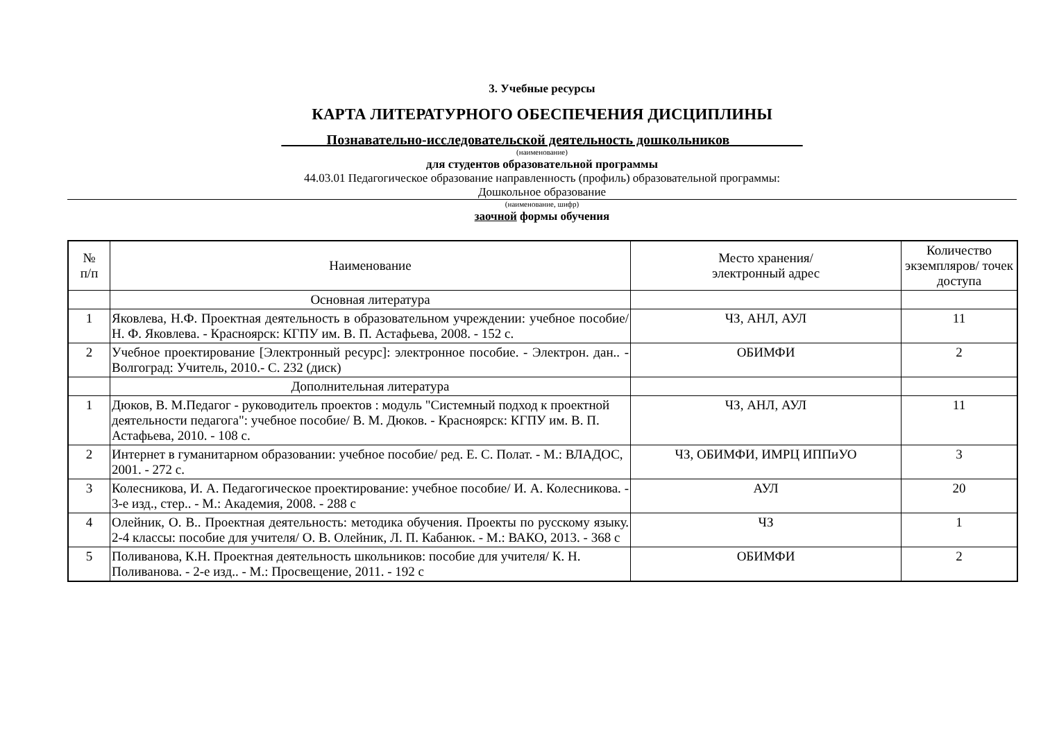3. Учебные ресурсы
КАРТА ЛИТЕРАТУРНОГО ОБЕСПЕЧЕНИЯ ДИСЦИПЛИНЫ
______ Познавательно-исследовательской деятельность дошкольников __________
(наименование)
для студентов образовательной программы
44.03.01 Педагогическое образование направленность (профиль) образовательной программы:
Дошкольное образование
(наименование, шифр)
заочной формы обучения
| № п/п | Наименование | Место хранения/ электронный адрес | Количество экземпляров/ точек доступа |
| --- | --- | --- | --- |
| | Основная литература | | |
| 1 | Яковлева, Н.Ф. Проектная деятельность в образовательном учреждении: учебное пособие/ Н. Ф. Яковлева. - Красноярск: КГПУ им. В. П. Астафьева, 2008. - 152 с. | ЧЗ, АНЛ, АУЛ | 11 |
| 2 | Учебное проектирование [Электронный ресурс]: электронное пособие. - Электрон. дан.. - Волгоград: Учитель, 2010.- С. 232 (диск) | ОБИМФИ | 2 |
| | Дополнительная литература | | |
| 1 | Дюков, В. М.Педагог - руководитель проектов : модуль "Системный подход к проектной деятельности педагога": учебное пособие/ В. М. Дюков. - Красноярск: КГПУ им. В. П. Астафьева, 2010. - 108 с. | ЧЗ, АНЛ, АУЛ | 11 |
| 2 | Интернет в гуманитарном образовании: учебное пособие/ ред. Е. С. Полат. - М.: ВЛАДОС, 2001. - 272 с. | ЧЗ, ОБИМФИ, ИМРЦ ИППиУО | 3 |
| 3 | Колесникова, И. А. Педагогическое проектирование: учебное пособие/ И. А. Колесникова. - 3-е изд., стер.. - М.: Академия, 2008. - 288 с | АУЛ | 20 |
| 4 | Олейник, О. В.. Проектная деятельность: методика обучения. Проекты по русскому языку. 2-4 классы: пособие для учителя/ О. В. Олейник, Л. П. Кабанюк. - М.: ВАКО, 2013. - 368 с | ЧЗ | 1 |
| 5 | Поливанова, К.Н. Проектная деятельность школьников: пособие для учителя/ К. Н. Поливанова. - 2-е изд.. - М.: Просвещение, 2011. - 192 с | ОБИМФИ | 2 |